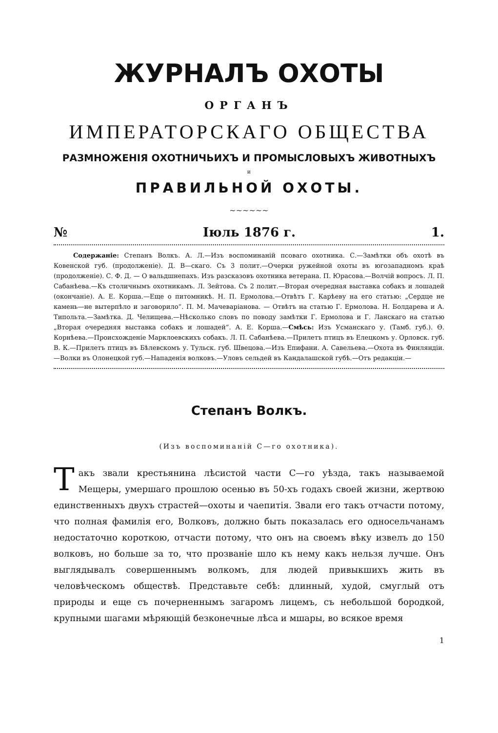ЖУРНАЛЪ ОХОТЫ
ОРГАНЪ
ИМПЕРАТОРСКАГО ОБЩЕСТВА
РАЗМНОЖЕНІЯ ОХОТНИЧЬИХЪ И ПРОМЫСЛОВЫХЪ ЖИВОТНЫХЪ
и
ПРАВИЛЬНОЙ ОХОТЫ.
~~~~~~
№ Іюль 1876 г. 1.
Содержаніе: Степанъ Волкъ. А. Л.—Изъ воспоминаній псоваго охотника. С.—Замѣтки объ охотѣ въ Ковенской губ. (продолженіе). Д. В—скаго. Съ 3 полит.—Очерки ружейной охоты въ югозападномъ краѣ (продолженіе). С. Ф. Д. — О вальдшнепахъ. Изъ разсказовъ охотника ветерана. П. Юрасова.—Волчій вопросъ. Л. П. Сабанѣева.—Къ столичнымъ охотникамъ. Л. Зейтова. Съ 2 полит.—Вторая очередная выставка собакъ и лошадей (окончаніе). А. Е. Корша.—Еще о питомникѣ. Н. П. Ермолова.—Отвѣтъ Г. Карѣеву на его статью: „Сердце не камень—не вытерпѣло и заговорило“. П. М. Мачеваріанова. — Отвѣтъ на статью Г. Ермолова. Н. Болдарева и А. Типольта.—Замѣтка. Д. Челищева.—Нѣсколько словъ по поводу замѣтки Г. Ермолова и Г. Ланскаго на статью „Вторая очередняя выставка собакъ и лошадей“. А. Е. Корша.—Смѣсь: Изъ Усманскаго у. (Тамб. губ.). Ѳ. Корнѣева.—Происхожденіе Марклоевскихъ собакъ. Л. П. Сабанѣева.—Прилетъ птицъ въ Елецкомъ у. Орловск. губ. В. К.—Прилетъ птицъ въ Бѣлевскомъ у. Тульск. губ. Швецова.—Изъ Епифани. А. Савельева.—Охота въ Финляндіи.—Волки въ Олонецкой губ.—Нападенія волковъ.—Уловъ сельдей въ Кандалашской губѣ.—Отъ редакціи.—
Степанъ Волкъ.
(Изъ воспоминаній С—го охотника).
Такъ звали крестьянина лѣсистой части С—го уѣзда, такъ называемой Мещеры, умершаго прошлою осенью въ 50-хъ годахъ своей жизни, жертвою единственныхъ двухъ страстей—охоты и чаепитія. Звали его такъ отчасти потому, что полная фамилія его, Волковъ, должно быть показалась его односельчанамъ недостаточно короткою, отчасти потому, что онъ на своемъ вѣку извелъ до 150 волковъ, но больше за то, что прозваніе шло къ нему какъ нельзя лучше. Онъ выглядывалъ совершеннымъ волкомъ, для людей привыкшихъ жить въ человѣческомъ обществѣ. Представьте себѣ: длинный, худой, смуглый отъ природы и еще съ почерненнымъ загаромъ лицемъ, съ небольшой бородкой, крупными шагами мѣряющій безконечные лѣса и мшары, во всякое время
1